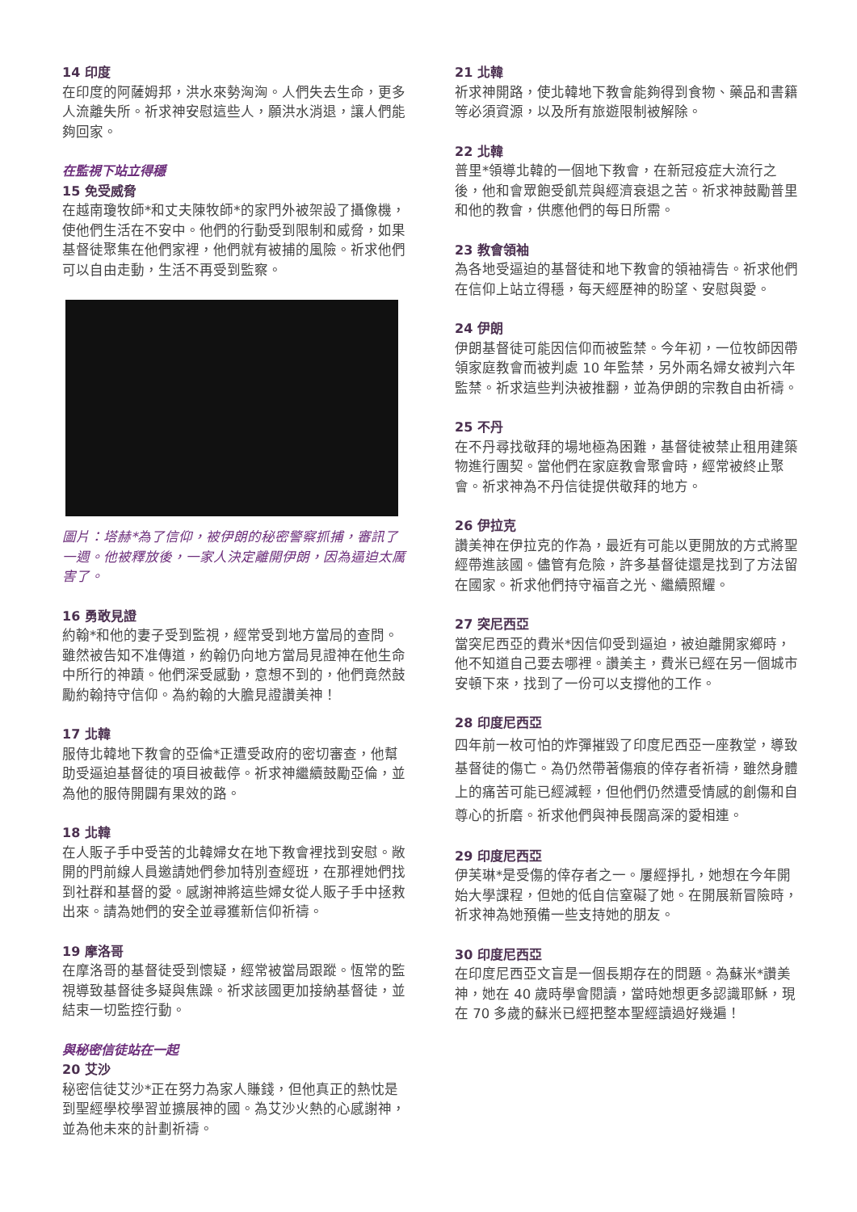14 印度
在印度的阿薩姆邦，洪水來勢洶洶。人們失去生命，更多人流離失所。祈求神安慰這些人，願洪水消退，讓人們能夠回家。
在監視下站立得穩
15 免受威脅
在越南瓊牧師*和丈夫陳牧師*的家門外被架設了攝像機，使他們生活在不安中。他們的行動受到限制和威脅，如果基督徒聚集在他們家裡，他們就有被捕的風險。祈求他們可以自由走動，生活不再受到監察。
圖片：塔赫*為了信仰，被伊朗的秘密警察抓捕，審訊了一週。他被釋放後，一家人決定離開伊朗，因為逼迫太厲害了。
16 勇敢見證
約翰*和他的妻子受到監視，經常受到地方當局的查問。雖然被告知不准傳道，約翰仍向地方當局見證神在他生命中所行的神蹟。他們深受感動，意想不到的，他們竟然鼓勵約翰持守信仰。為約翰的大膽見證讚美神！
17 北韓
服侍北韓地下教會的亞倫*正遭受政府的密切審查，他幫助受逼迫基督徒的項目被截停。祈求神繼續鼓勵亞倫，並為他的服侍開闢有果效的路。
18 北韓
在人販子手中受苦的北韓婦女在地下教會裡找到安慰。敞開的門前線人員邀請她們參加特別查經班，在那裡她們找到社群和基督的愛。感謝神將這些婦女從人販子手中拯救出來。請為她們的安全並尋獲新信仰祈禱。
19 摩洛哥
在摩洛哥的基督徒受到懷疑，經常被當局跟蹤。恆常的監視導致基督徒多疑與焦躁。祈求該國更加接納基督徒，並結束一切監控行動。
與秘密信徒站在一起
20 艾沙
秘密信徒艾沙*正在努力為家人賺錢，但他真正的熱忱是到聖經學校學習並擴展神的國。為艾沙火熱的心感謝神，並為他未來的計劃祈禱。
21 北韓
祈求神開路，使北韓地下教會能夠得到食物、藥品和書籍等必須資源，以及所有旅遊限制被解除。
22 北韓
普里*領導北韓的一個地下教會，在新冠疫症大流行之後，他和會眾飽受飢荒與經濟衰退之苦。祈求神鼓勵普里和他的教會，供應他們的每日所需。
23 教會領袖
為各地受逼迫的基督徒和地下教會的領袖禱告。祈求他們在信仰上站立得穩，每天經歷神的盼望、安慰與愛。
24 伊朗
伊朗基督徒可能因信仰而被監禁。今年初，一位牧師因帶領家庭教會而被判處 10 年監禁，另外兩名婦女被判六年監禁。祈求這些判決被推翻，並為伊朗的宗教自由祈禱。
25 不丹
在不丹尋找敬拜的場地極為困難，基督徒被禁止租用建築物進行團契。當他們在家庭教會聚會時，經常被終止聚會。祈求神為不丹信徒提供敬拜的地方。
26 伊拉克
讚美神在伊拉克的作為，最近有可能以更開放的方式將聖經帶進該國。儘管有危險，許多基督徒還是找到了方法留在國家。祈求他們持守福音之光、繼續照耀。
27 突尼西亞
當突尼西亞的費米*因信仰受到逼迫，被迫離開家鄉時，他不知道自己要去哪裡。讚美主，費米已經在另一個城市安頓下來，找到了一份可以支撐他的工作。
28 印度尼西亞
四年前一枚可怕的炸彈摧毀了印度尼西亞一座教堂，導致基督徒的傷亡。為仍然帶著傷痕的倖存者祈禱，雖然身體上的痛苦可能已經減輕，但他們仍然遭受情感的創傷和自尊心的折磨。祈求他們與神長闊高深的愛相連。
29 印度尼西亞
伊芙琳*是受傷的倖存者之一。屢經掙扎，她想在今年開始大學課程，但她的低自信窒礙了她。在開展新冒險時，祈求神為她預備一些支持她的朋友。
30 印度尼西亞
在印度尼西亞文盲是一個長期存在的問題。為蘇米*讚美神，她在 40 歲時學會閱讀，當時她想更多認識耶穌，現在 70 多歲的蘇米已經把整本聖經讀過好幾遍！